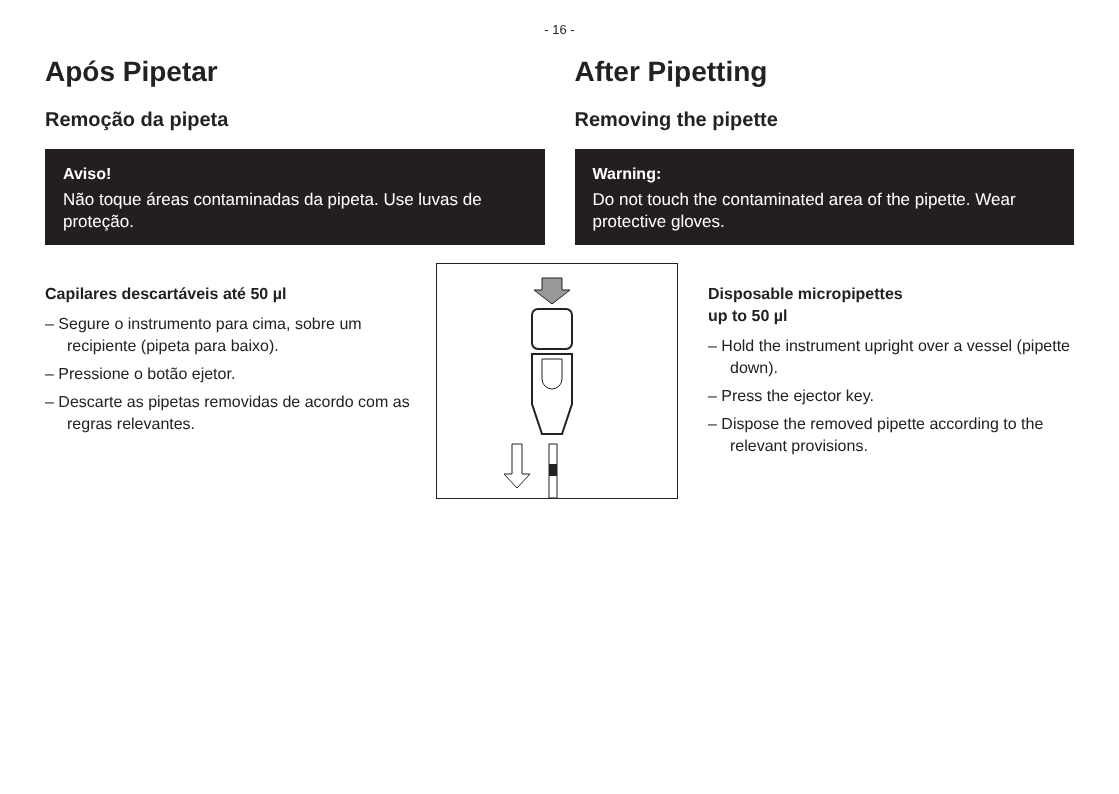- 16 -
Após Pipetar
Remoção da pipeta
Aviso!
Não toque áreas contaminadas da pipeta. Use luvas de proteção.
After Pipetting
Removing the pipette
Warning:
Do not touch the contaminated area of the pipette. Wear protective gloves.
Capilares descartáveis até 50 µl
– Segure o instrumento para cima, sobre um recipiente (pipeta para baixo).
– Pressione o botão ejetor.
– Descarte as pipetas removidas de acordo com as regras relevantes.
Disposable micropipettes
up to 50 µl
– Hold the instrument upright over a vessel (pipette down).
– Press the ejector key.
– Dispose the removed pipette according to the relevant provisions.